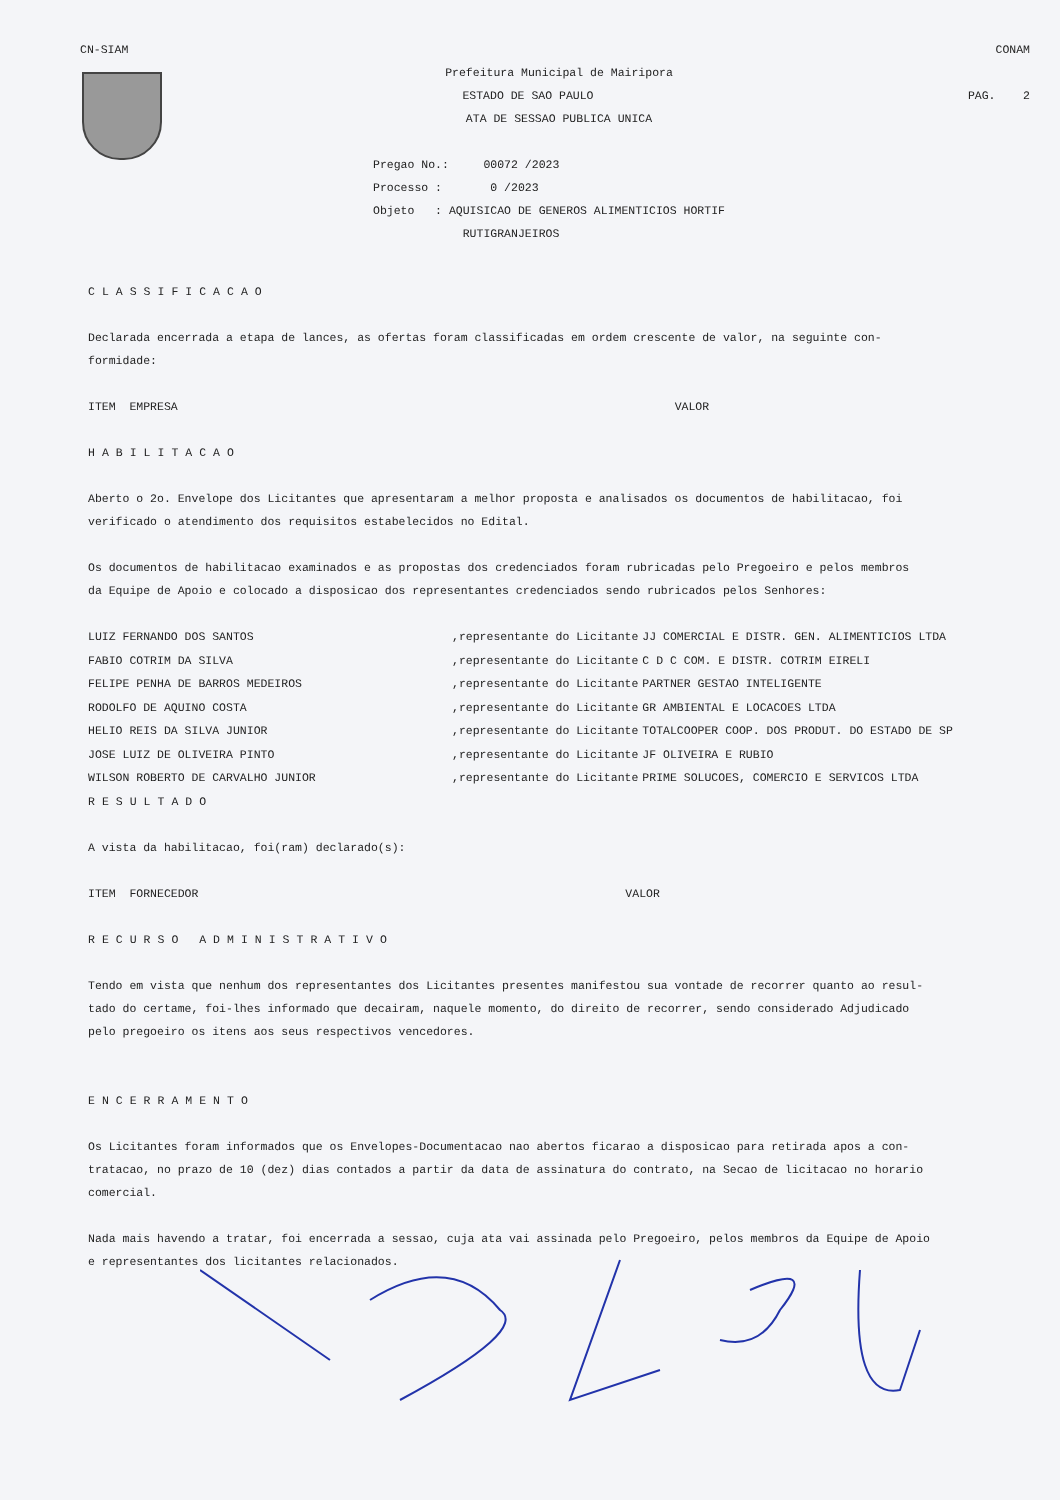CN-SIAM CONAM
Prefeitura Municipal de Mairipora
ESTADO DE SAO PAULO PAG. 2
ATA DE SESSAO PUBLICA UNICA
Pregao No.: 00072 /2023
Processo : 0 /2023
Objeto : AQUISICAO DE GENEROS ALIMENTICIOS HORTIF
RUTIGRANJEIROS
CLASSIFICACAO
Declarada encerrada a etapa de lances, as ofertas foram classificadas em ordem crescente de valor, na seguinte con-
formidade:
ITEM EMPRESA VALOR
HABILITACAO
Aberto o 2o. Envelope dos Licitantes que apresentaram a melhor proposta e analisados os documentos de habilitacao, foi
verificado o atendimento dos requisitos estabelecidos no Edital.
Os documentos de habilitacao examinados e as propostas dos credenciados foram rubricadas pelo Pregoeiro e pelos membros
da Equipe de Apoio e colocado a disposicao dos representantes credenciados sendo rubricados pelos Senhores:
| LUIZ FERNANDO DOS SANTOS | ,representante do Licitante | JJ COMERCIAL E DISTR. GEN. ALIMENTICIOS LTDA |
| FABIO COTRIM DA SILVA | ,representante do Licitante | C D C COM. E DISTR. COTRIM EIRELI |
| FELIPE PENHA DE BARROS MEDEIROS | ,representante do Licitante | PARTNER GESTAO INTELIGENTE |
| RODOLFO DE AQUINO COSTA | ,representante do Licitante | GR AMBIENTAL E LOCACOES LTDA |
| HELIO REIS DA SILVA JUNIOR | ,representante do Licitante | TOTALCOOPER COOP. DOS PRODUT. DO ESTADO DE SP |
| JOSE LUIZ DE OLIVEIRA PINTO | ,representante do Licitante | JF OLIVEIRA E RUBIO |
| WILSON ROBERTO DE CARVALHO JUNIOR | ,representante do Licitante | PRIME SOLUCOES, COMERCIO E SERVICOS LTDA |
RESULTADO
A vista da habilitacao, foi(ram) declarado(s):
ITEM FORNECEDOR VALOR
RECURSO ADMINISTRATIVO
Tendo em vista que nenhum dos representantes dos Licitantes presentes manifestou sua vontade de recorrer quanto ao resul-
tado do certame, foi-lhes informado que decairam, naquele momento, do direito de recorrer, sendo considerado Adjudicado
pelo pregoeiro os itens aos seus respectivos vencedores.
ENCERRAMENTO
Os Licitantes foram informados que os Envelopes-Documentacao nao abertos ficarao a disposicao para retirada apos a con-
tratacao, no prazo de 10 (dez) dias contados a partir da data de assinatura do contrato, na Secao de licitacao no horario
comercial.
Nada mais havendo a tratar, foi encerrada a sessao, cuja ata vai assinada pelo Pregoeiro, pelos membros da Equipe de Apoio
e representantes dos licitantes relacionados.